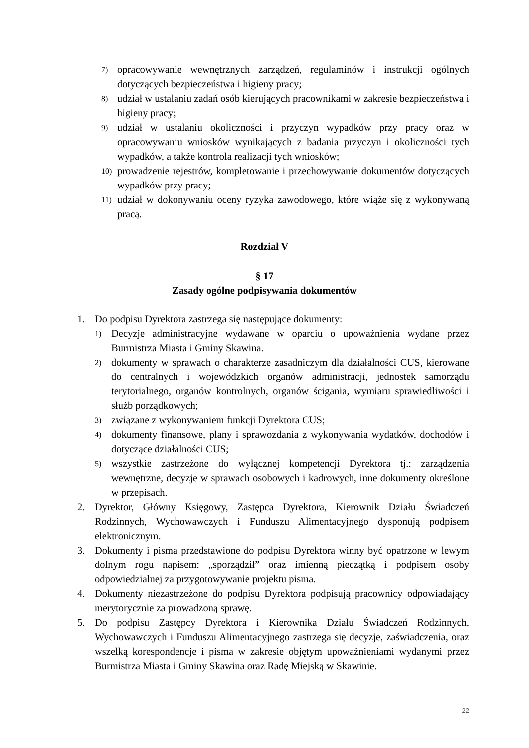7) opracowywanie wewnętrznych zarządzeń, regulaminów i instrukcji ogólnych dotyczących bezpieczeństwa i higieny pracy;
8) udział w ustalaniu zadań osób kierujących pracownikami w zakresie bezpieczeństwa i higieny pracy;
9) udział w ustalaniu okoliczności i przyczyn wypadków przy pracy oraz w opracowywaniu wniosków wynikających z badania przyczyn i okoliczności tych wypadków, a także kontrola realizacji tych wniosków;
10) prowadzenie rejestrów, kompletowanie i przechowywanie dokumentów dotyczących wypadków przy pracy;
11) udział w dokonywaniu oceny ryzyka zawodowego, które wiąże się z wykonywaną pracą.
Rozdział V
§ 17
Zasady ogólne podpisywania dokumentów
1. Do podpisu Dyrektora zastrzega się następujące dokumenty:
1) Decyzje administracyjne wydawane w oparciu o upoważnienia wydane przez Burmistrza Miasta i Gminy Skawina.
2) dokumenty w sprawach o charakterze zasadniczym dla działalności CUS, kierowane do centralnych i wojewódzkich organów administracji, jednostek samorządu terytorialnego, organów kontrolnych, organów ścigania, wymiaru sprawiedliwości i służb porządkowych;
3) związane z wykonywaniem funkcji Dyrektora CUS;
4) dokumenty finansowe, plany i sprawozdania z wykonywania wydatków, dochodów i dotyczące działalności CUS;
5) wszystkie zastrzeżone do wyłącznej kompetencji Dyrektora tj.: zarządzenia wewnętrzne, decyzje w sprawach osobowych i kadrowych, inne dokumenty określone w przepisach.
2. Dyrektor, Główny Księgowy, Zastępca Dyrektora, Kierownik Działu Świadczeń Rodzinnych, Wychowawczych i Funduszu Alimentacyjnego dysponują podpisem elektronicznym.
3. Dokumenty i pisma przedstawione do podpisu Dyrektora winny być opatrzone w lewym dolnym rogu napisem: „sporządził” oraz imienną pieczątką i podpisem osoby odpowiedzialnej za przygotowywanie projektu pisma.
4. Dokumenty niezastrzeżone do podpisu Dyrektora podpisują pracownicy odpowiadający merytorycznie za prowadzoną sprawę.
5. Do podpisu Zastępcy Dyrektora i Kierownika Działu Świadczeń Rodzinnych, Wychowawczych i Funduszu Alimentacyjnego zastrzega się decyzje, zaświadczenia, oraz wszelką korespondencje i pisma w zakresie objętym upoważnieniami wydanymi przez Burmistrza Miasta i Gminy Skawina oraz Radę Miejską w Skawinie.
22